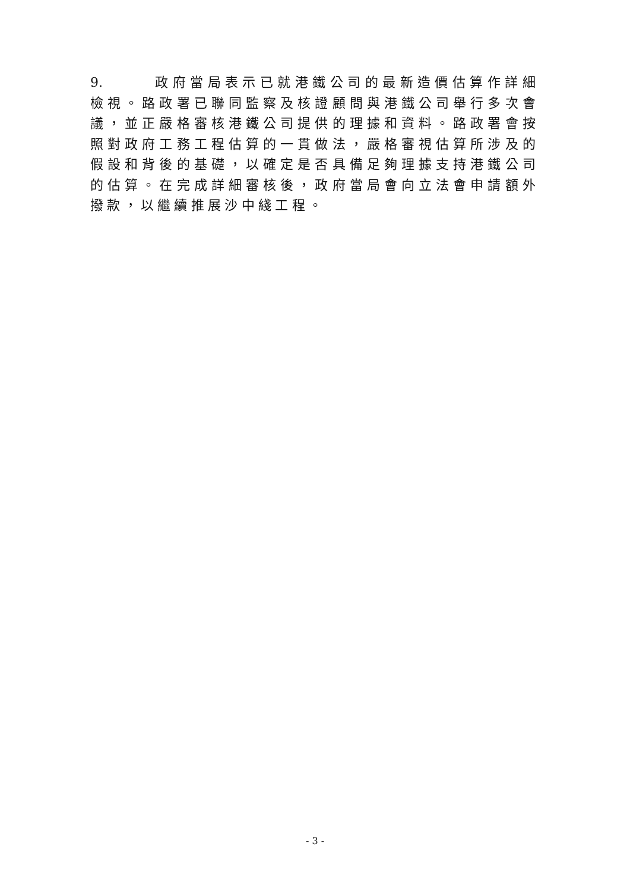9. 政府當局表示已就港鐵公司的最新造價估算作詳細檢視。路政署已聯同監察及核證顧問與港鐵公司舉行多次會議，並正嚴格審核港鐵公司提供的理據和資料。路政署會按照對政府工務工程估算的一貫做法，嚴格審視估算所涉及的假設和背後的基礎，以確定是否具備足夠理據支持港鐵公司的估算。在完成詳細審核後，政府當局會向立法會申請額外撥款，以繼續推展沙中綫工程。
- 3 -